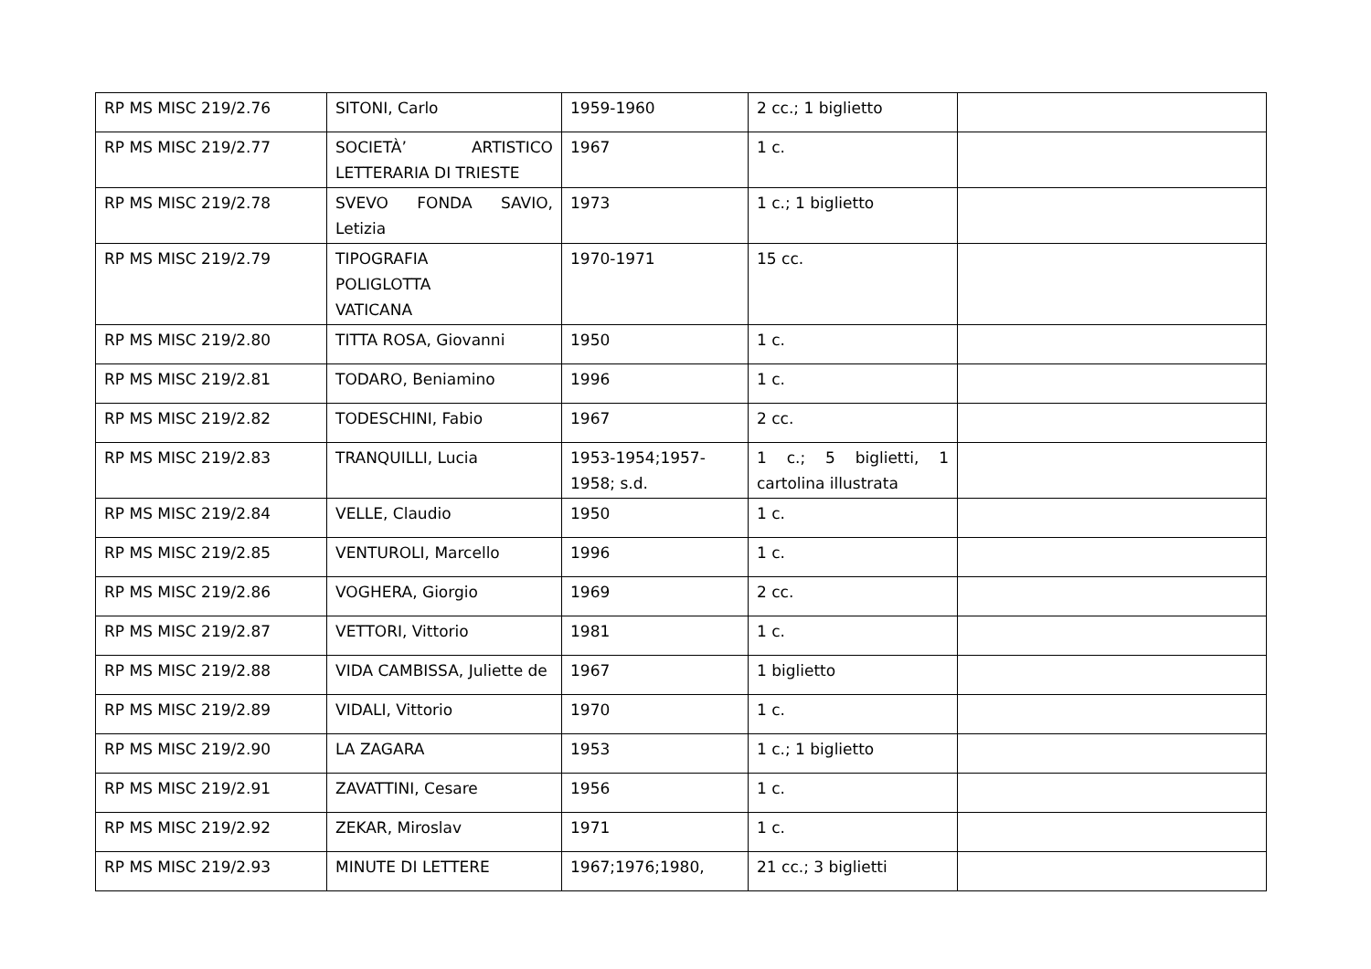| RP MS MISC 219/2.76 | SITONI, Carlo | 1959-1960 | 2 cc.; 1 biglietto | |
| RP MS MISC 219/2.77 | SOCIETÀ’ ARTISTICO LETTERARIA DI TRIESTE | 1967 | 1 c. | |
| RP MS MISC 219/2.78 | SVEVO FONDA SAVIO, Letizia | 1973 | 1 c.; 1 biglietto | |
| RP MS MISC 219/2.79 | TIPOGRAFIA POLIGLOTTA VATICANA | 1970-1971 | 15 cc. | |
| RP MS MISC 219/2.80 | TITTA ROSA, Giovanni | 1950 | 1 c. | |
| RP MS MISC 219/2.81 | TODARO, Beniamino | 1996 | 1 c. | |
| RP MS MISC 219/2.82 | TODESCHINI, Fabio | 1967 | 2 cc. | |
| RP MS MISC 219/2.83 | TRANQUILLI, Lucia | 1953-1954;1957-1958; s.d. | 1 c.; 5 biglietti, 1 cartolina illustrata | |
| RP MS MISC 219/2.84 | VELLE, Claudio | 1950 | 1 c. | |
| RP MS MISC 219/2.85 | VENTUROLI, Marcello | 1996 | 1 c. | |
| RP MS MISC 219/2.86 | VOGHERA, Giorgio | 1969 | 2 cc. | |
| RP MS MISC 219/2.87 | VETTORI, Vittorio | 1981 | 1 c. | |
| RP MS MISC 219/2.88 | VIDA CAMBISSA, Juliette de | 1967 | 1 biglietto | |
| RP MS MISC 219/2.89 | VIDALI, Vittorio | 1970 | 1 c. | |
| RP MS MISC 219/2.90 | LA ZAGARA | 1953 | 1 c.; 1 biglietto | |
| RP MS MISC 219/2.91 | ZAVATTINI, Cesare | 1956 | 1 c. | |
| RP MS MISC 219/2.92 | ZEKAR, Miroslav | 1971 | 1 c. | |
| RP MS MISC 219/2.93 | MINUTE DI LETTERE | 1967;1976;1980, | 21 cc.; 3 biglietti | |